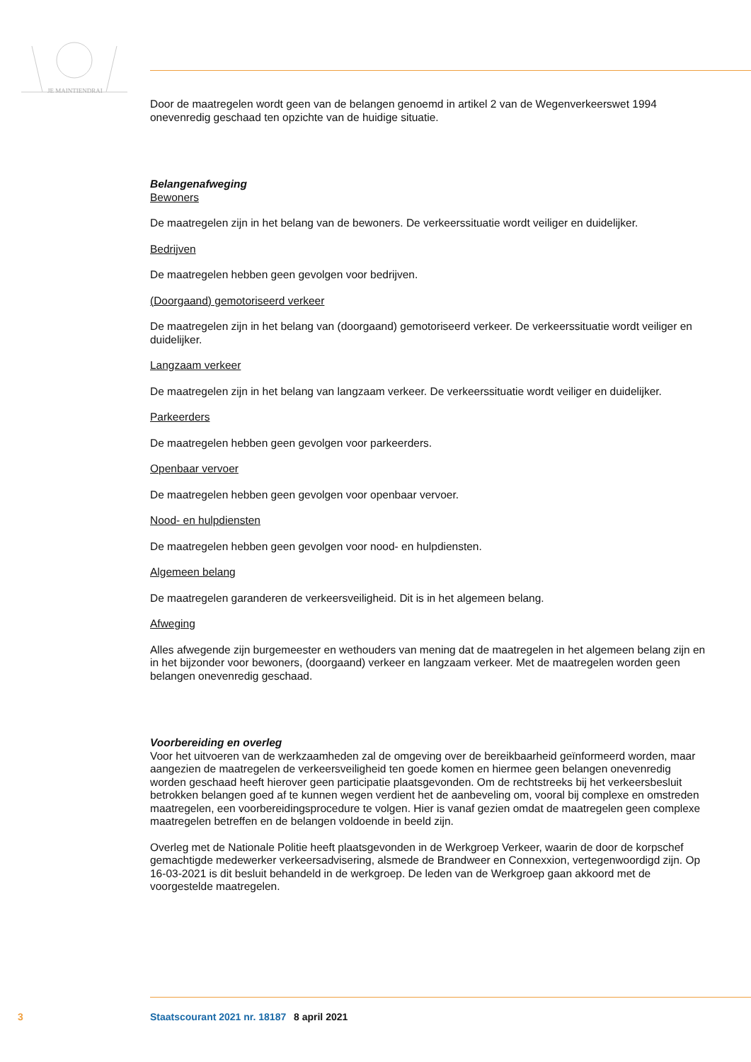JE MAINTIENDRAI
Door de maatregelen wordt geen van de belangen genoemd in artikel 2 van de Wegenverkeerswet 1994 onevenredig geschaad ten opzichte van de huidige situatie.
Belangenafweging
Bewoners
De maatregelen zijn in het belang van de bewoners. De verkeerssituatie wordt veiliger en duidelijker.
Bedrijven
De maatregelen hebben geen gevolgen voor bedrijven.
(Doorgaand) gemotoriseerd verkeer
De maatregelen zijn in het belang van (doorgaand) gemotoriseerd verkeer. De verkeerssituatie wordt veiliger en duidelijker.
Langzaam verkeer
De maatregelen zijn in het belang van langzaam verkeer. De verkeerssituatie wordt veiliger en duidelijker.
Parkeerders
De maatregelen hebben geen gevolgen voor parkeerders.
Openbaar vervoer
De maatregelen hebben geen gevolgen voor openbaar vervoer.
Nood- en hulpdiensten
De maatregelen hebben geen gevolgen voor nood- en hulpdiensten.
Algemeen belang
De maatregelen garanderen de verkeersveiligheid. Dit is in het algemeen belang.
Afweging
Alles afwegende zijn burgemeester en wethouders van mening dat de maatregelen in het algemeen belang zijn en in het bijzonder voor bewoners, (doorgaand) verkeer en langzaam verkeer. Met de maatregelen worden geen belangen onevenredig geschaad.
Voorbereiding en overleg
Voor het uitvoeren van de werkzaamheden zal de omgeving over de bereikbaarheid geïnformeerd worden, maar aangezien de maatregelen de verkeersveiligheid ten goede komen en hiermee geen belangen onevenredig worden geschaad heeft hierover geen participatie plaatsgevonden. Om de rechtstreeks bij het verkeersbesluit betrokken belangen goed af te kunnen wegen verdient het de aanbeveling om, vooral bij complexe en omstreden maatregelen, een voorbereidingsprocedure te volgen. Hier is vanaf gezien omdat de maatregelen geen complexe maatregelen betreffen en de belangen voldoende in beeld zijn.
Overleg met de Nationale Politie heeft plaatsgevonden in de Werkgroep Verkeer, waarin de door de korpschef gemachtigde medewerker verkeersadvisering, alsmede de Brandweer en Connexxion, vertegenwoordigd zijn. Op 16-03-2021 is dit besluit behandeld in de werkgroep. De leden van de Werkgroep gaan akkoord met de voorgestelde maatregelen.
3 Staatscourant 2021 nr. 18187 8 april 2021